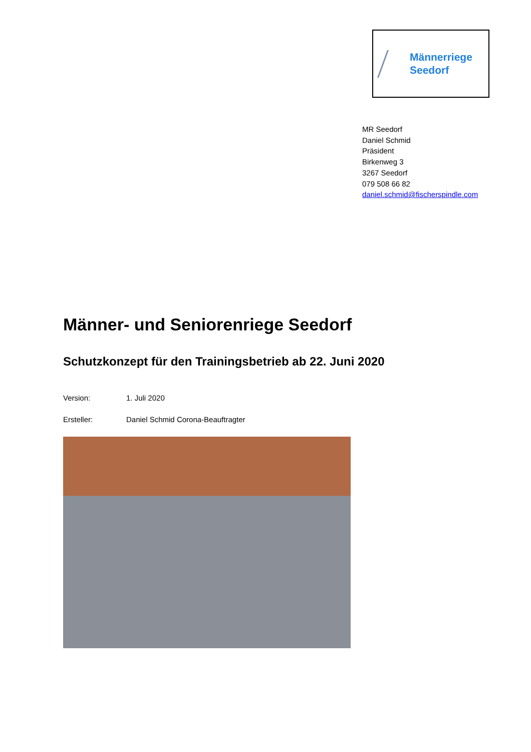Männerriege
Seedorf
MR Seedorf
Daniel Schmid
Präsident
Birkenweg 3
3267 Seedorf
079 508 66 82
daniel.schmid@fischerspindle.com
Männer- und Seniorenriege Seedorf
Schutzkonzept für den Trainingsbetrieb ab 22. Juni 2020
Version: 1. Juli 2020
Ersteller: Daniel Schmid Corona-Beauftragter